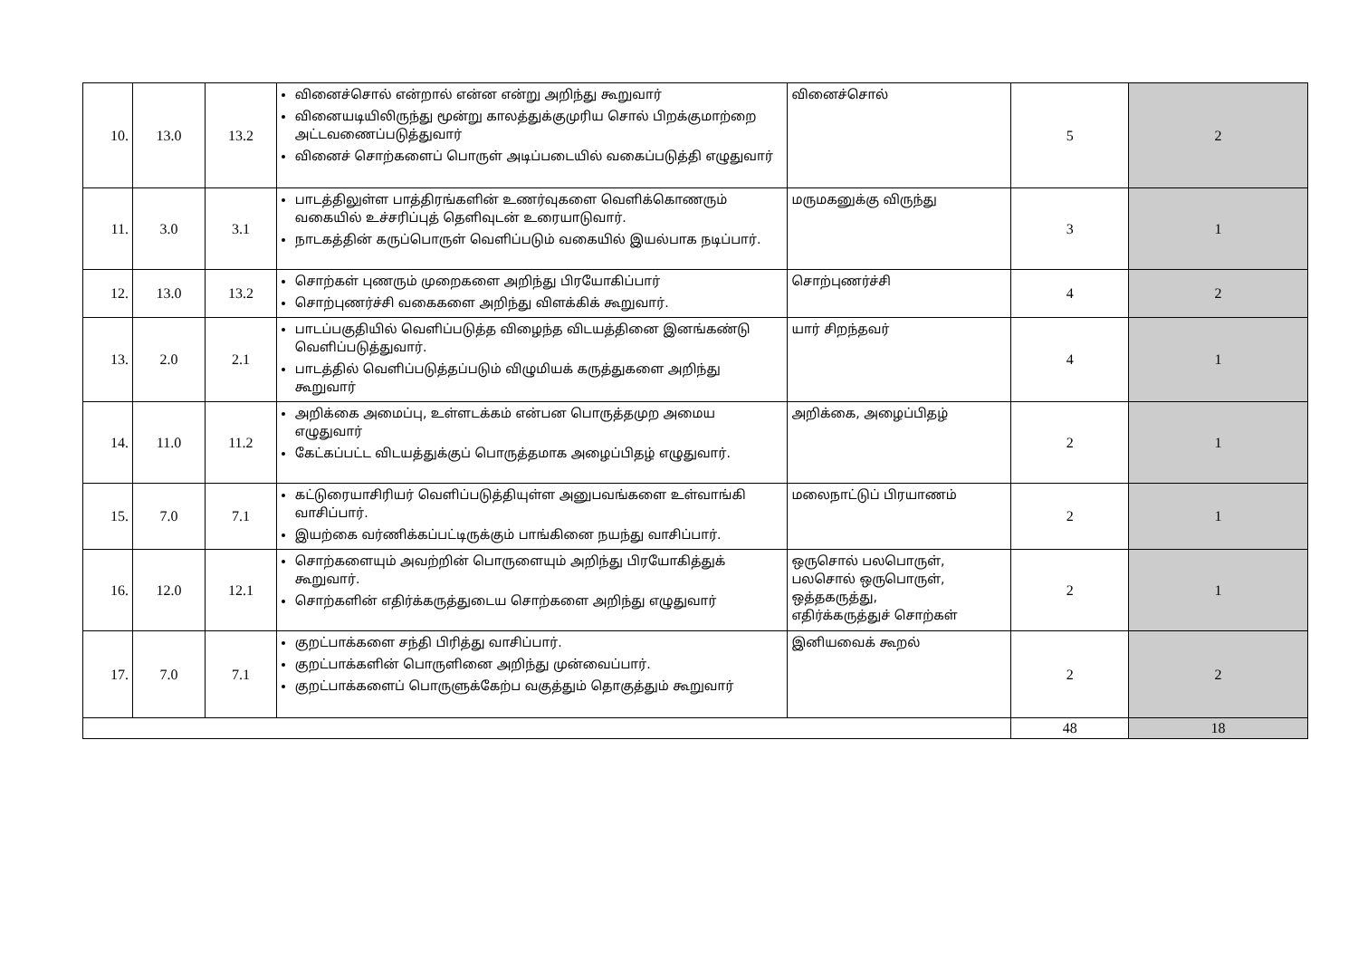| 10. | 13.0 | 13.2 | வினைச்சொல் என்றால் என்ன என்று அறிந்து கூறுவார் வினையடியிலிருந்து மூன்று காலத்துக்குமுரிய சொல் பிறக்குமாற்றை அட்டவணைப்படுத்துவார் வினைச் சொற்களைப் பொருள் அடிப்படையில் வகைப்படுத்தி எழுதுவார் | வினைச்சொல் | 5 | 2 |
| 11. | 3.0 | 3.1 | பாடத்திலுள்ள பாத்திரங்களின் உணர்வுகளை வெளிக்கொணரும் வகையில் உச்சரிப்புத் தெளிவுடன் உரையாடுவார். நாடகத்தின் கருப்பொருள் வெளிப்படும் வகையில் இயல்பாக நடிப்பார். | மருமகனுக்கு விருந்து | 3 | 1 |
| 12. | 13.0 | 13.2 | சொற்கள் புணரும் முறைகளை அறிந்து பிரயோகிப்பார் சொற்புணர்ச்சி வகைகளை அறிந்து விளக்கிக் கூறுவார். | சொற்புணர்ச்சி | 4 | 2 |
| 13. | 2.0 | 2.1 | பாடப்பகுதியில் வெளிப்படுத்த விழைந்த விடயத்தினை இனங்கண்டு வெளிப்படுத்துவார். பாடத்தில் வெளிப்படுத்தப்படும் விழுமியக் கருத்துகளை அறிந்து கூறுவார் | யார் சிறந்தவர் | 4 | 1 |
| 14. | 11.0 | 11.2 | அறிக்கை அமைப்பு, உள்ளடக்கம் என்பன பொருத்தமுற அமைய எழுதுவார் கேட்கப்பட்ட விடயத்துக்குப் பொருத்தமாக அழைப்பிதழ் எழுதுவார். | அறிக்கை, அழைப்பிதழ் | 2 | 1 |
| 15. | 7.0 | 7.1 | கட்டுரையாசிரியர் வெளிப்படுத்தியுள்ள அனுபவங்களை உள்வாங்கி வாசிப்பார். இயற்கை வர்ணிக்கப்பட்டிருக்கும் பாங்கினை நயந்து வாசிப்பார். | மலைநாட்டுப் பிரயாணம் | 2 | 1 |
| 16. | 12.0 | 12.1 | சொற்களையும் அவற்றின் பொருளையும் அறிந்து பிரயோகித்துக் கூறுவார். சொற்களின் எதிர்க்கருத்துடைய சொற்களை அறிந்து எழுதுவார் | ஒருசொல் பலபொருள், பலசொல் ஒருபொருள், ஒத்தகருத்து, எதிர்க்கருத்துச் சொற்கள் | 2 | 1 |
| 17. | 7.0 | 7.1 | குறட்பாக்களை சந்தி பிரித்து வாசிப்பார். குறட்பாக்களின் பொருளினை அறிந்து முன்வைப்பார். குறட்பாக்களைப் பொருளுக்கேற்ப வகுத்தும் தொகுத்தும் கூறுவார் | இனியவைக் கூறல் | 2 | 2 |
| | | | | | 48 | 18 |